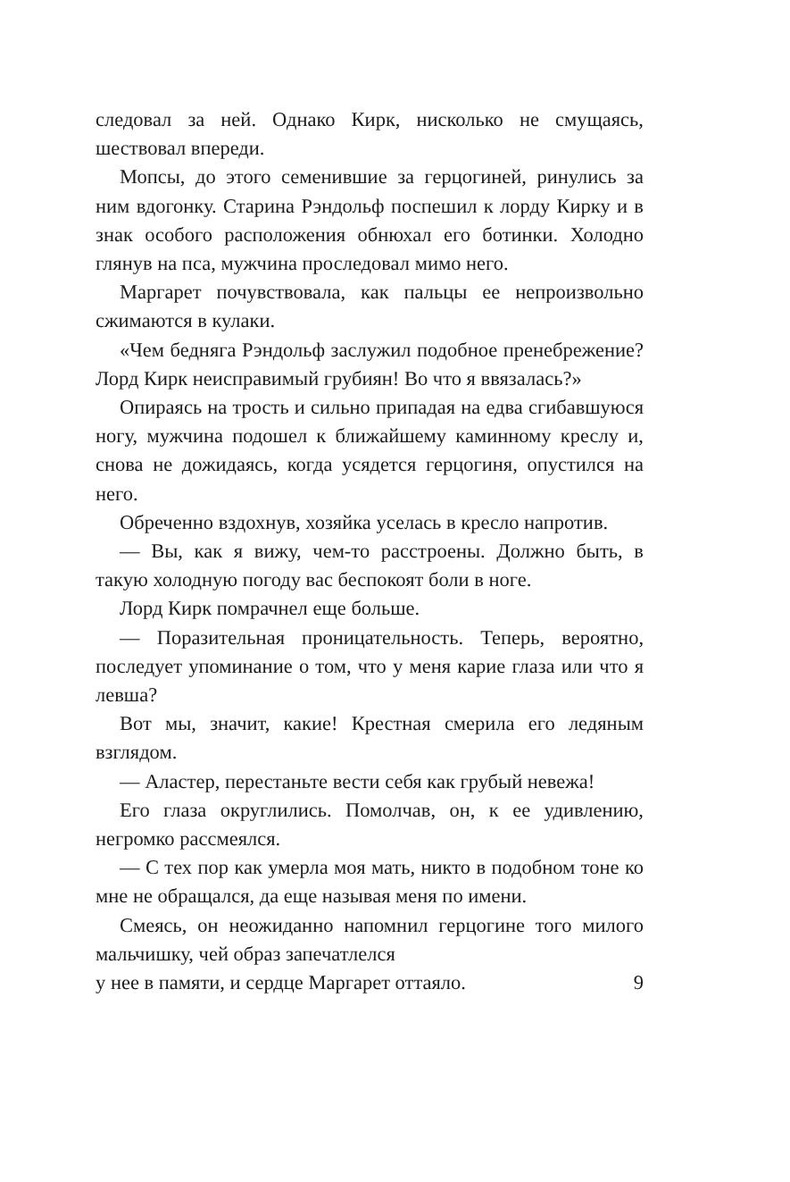следовал за ней. Однако Кирк, нисколько не смущаясь, шествовал впереди.
Мопсы, до этого семенившие за герцогиней, ринулись за ним вдогонку. Старина Рэндольф поспешил к лорду Кирку и в знак особого расположения обнюхал его ботинки. Холодно глянув на пса, мужчина проследовал мимо него.
Маргарет почувствовала, как пальцы ее непроизвольно сжимаются в кулаки.
«Чем бедняга Рэндольф заслужил подобное пренебрежение? Лорд Кирк неисправимый грубиян! Во что я ввязалась?»
Опираясь на трость и сильно припадая на едва сгибавшуюся ногу, мужчина подошел к ближайшему каминному креслу и, снова не дожидаясь, когда усядется герцогиня, опустился на него.
Обреченно вздохнув, хозяйка уселась в кресло напротив.
— Вы, как я вижу, чем-то расстроены. Должно быть, в такую холодную погоду вас беспокоят боли в ноге.
Лорд Кирк помрачнел еще больше.
— Поразительная проницательность. Теперь, вероятно, последует упоминание о том, что у меня карие глаза или что я левша?
Вот мы, значит, какие! Крестная смерила его ледяным взглядом.
— Аластер, перестаньте вести себя как грубый невежа!
Его глаза округлились. Помолчав, он, к ее удивлению, негромко рассмеялся.
— С тех пор как умерла моя мать, никто в подобном тоне ко мне не обращался, да еще называя меня по имени.
Смеясь, он неожиданно напомнил герцогине того милого мальчишку, чей образ запечатлелся
у нее в памяти, и сердце Маргарет оттаяло. 9